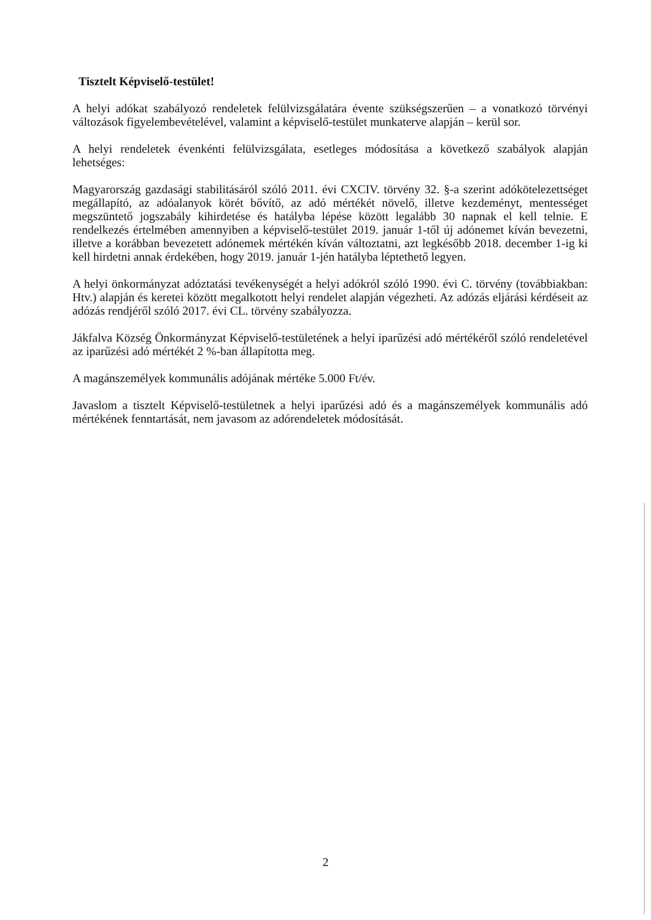Tisztelt Képviselő-testület!
A helyi adókat szabályozó rendeletek felülvizsgálatára évente szükségszerűen – a vonatkozó törvényi változások figyelembevételével, valamint a képviselő-testület munkaterve alapján – kerül sor.
A helyi rendeletek évenkénti felülvizsgálata, esetleges módosítása a következő szabályok alapján lehetséges:
Magyarország gazdasági stabilitásáról szóló 2011. évi CXCIV. törvény 32. §-a szerint adókötelezettséget megállapító, az adóalanyok körét bővítő, az adó mértékét növelő, illetve kezdeményt, mentességet megszüntető jogszabály kihirdetése és hatályba lépése között legalább 30 napnak el kell telnie. E rendelkezés értelmében amennyiben a képviselő-testület 2019. január 1-től új adónemet kíván bevezetni, illetve a korábban bevezetett adónemek mértékén kíván változtatni, azt legkésőbb 2018. december 1-ig ki kell hirdetni annak érdekében, hogy 2019. január 1-jén hatályba léptethető legyen.
A helyi önkormányzat adóztatási tevékenységét a helyi adókról szóló 1990. évi C. törvény (továbbiakban: Htv.) alapján és keretei között megalkotott helyi rendelet alapján végezheti. Az adózás eljárási kérdéseit az adózás rendjéről szóló 2017. évi CL. törvény szabályozza.
Jákfalva Község Önkormányzat Képviselő-testületének a helyi iparűzési adó mértékéről szóló rendeletével az iparűzési adó mértékét 2 %-ban állapította meg.
A magánszemélyek kommunális adójának mértéke 5.000 Ft/év.
Javaslom a tisztelt Képviselő-testületnek a helyi iparűzési adó és a magánszemélyek kommunális adó mértékének fenntartását, nem javasom az adórendeletek módosítását.
2